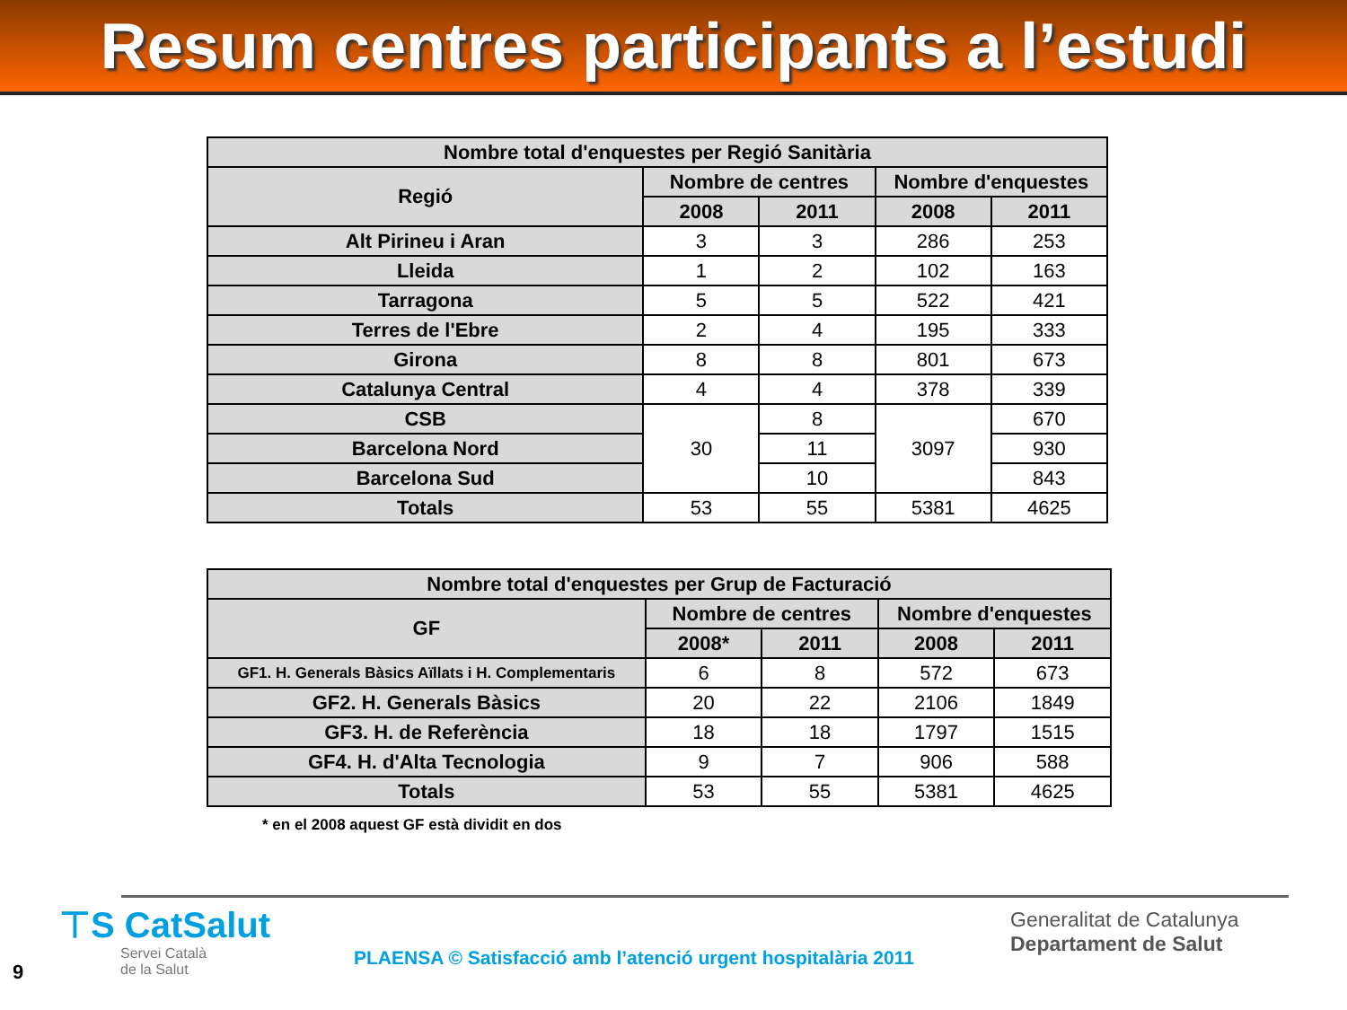Resum centres participants a l’estudi
| Nombre total d'enquestes per Regió Sanitària | | | | |
| --- | --- | --- | --- | --- |
| Regió | Nombre de centres | | Nombre d'enquestes | |
| | 2008 | 2011 | 2008 | 2011 |
| Alt Pirineu i Aran | 3 | 3 | 286 | 253 |
| Lleida | 1 | 2 | 102 | 163 |
| Tarragona | 5 | 5 | 522 | 421 |
| Terres de l'Ebre | 2 | 4 | 195 | 333 |
| Girona | 8 | 8 | 801 | 673 |
| Catalunya Central | 4 | 4 | 378 | 339 |
| CSB | 30 | 8 | 3097 | 670 |
| Barcelona Nord | | 11 | | 930 |
| Barcelona Sud | | 10 | | 843 |
| Totals | 53 | 55 | 5381 | 4625 |
| Nombre total d'enquestes per Grup de Facturació | | | | |
| --- | --- | --- | --- | --- |
| GF | Nombre de centres | | Nombre d'enquestes | |
| | 2008* | 2011 | 2008 | 2011 |
| GF1. H. Generals Bàsics Aïllats i H. Complementaris | 6 | 8 | 572 | 673 |
| GF2. H. Generals Bàsics | 20 | 22 | 2106 | 1849 |
| GF3. H. de Referència | 18 | 18 | 1797 | 1515 |
| GF4. H. d'Alta Tecnologia | 9 | 7 | 906 | 588 |
| Totals | 53 | 55 | 5381 | 4625 |
* en el 2008 aquest GF està dividit en dos
⊤S CatSalut
Servei Català
de la Salut
PLAENSA © Satisfacció amb l’atenció urgent hospitalària 2011
Generalitat de Catalunya
Departament de Salut
9